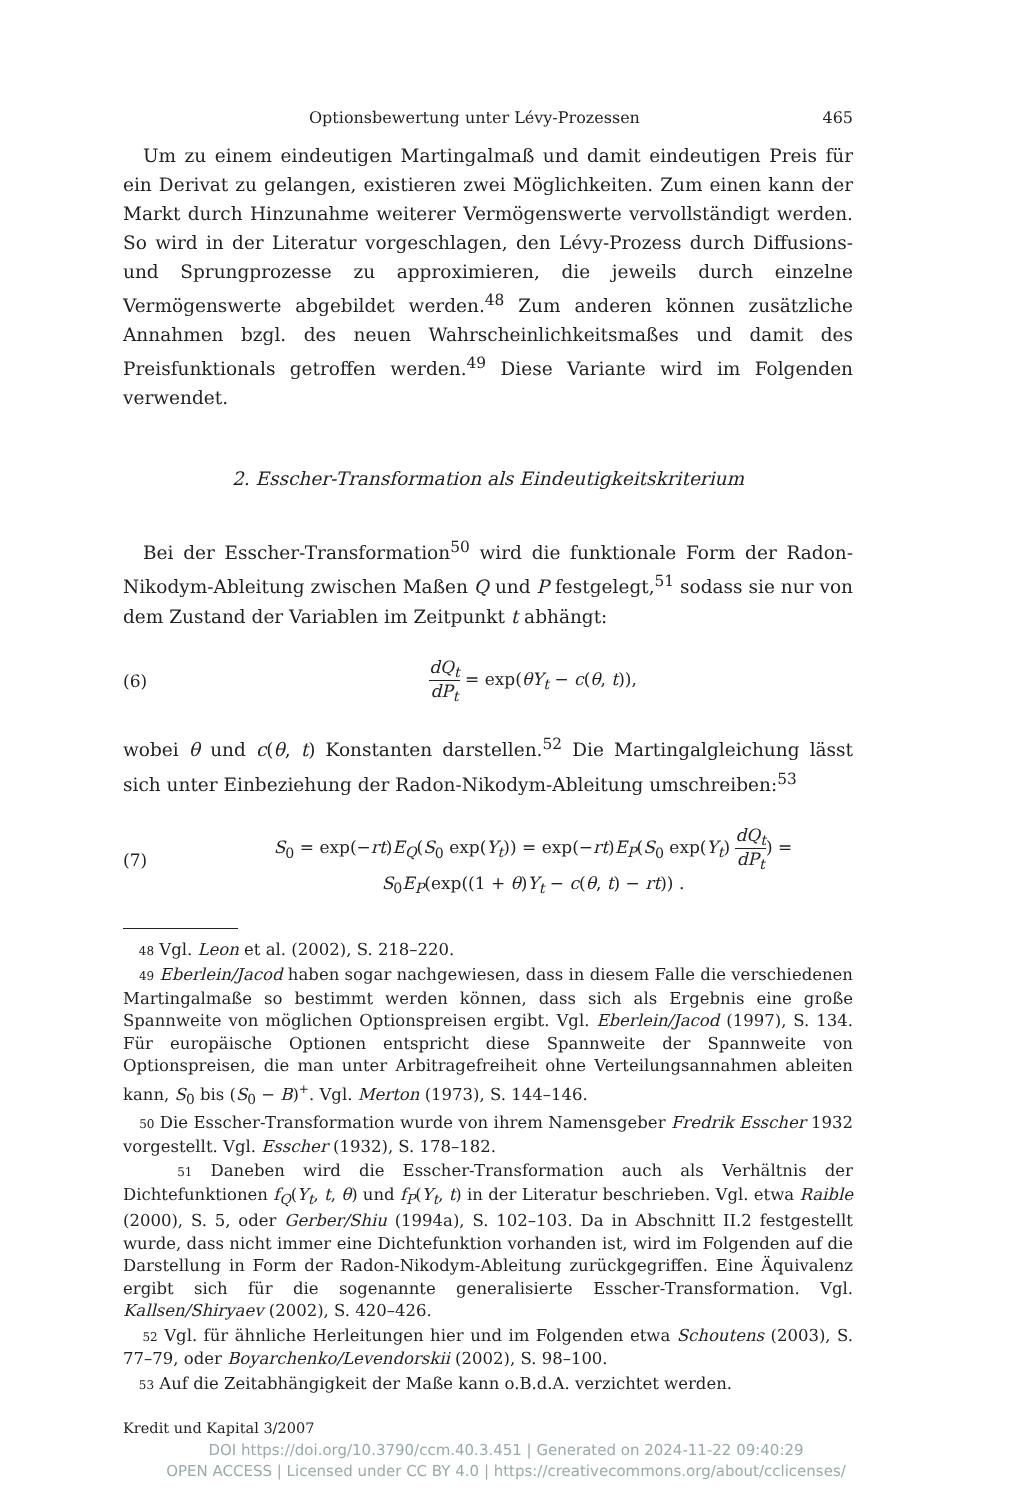Optionsbewertung unter Lévy-Prozessen 465
Um zu einem eindeutigen Martingalmaß und damit eindeutigen Preis für ein Derivat zu gelangen, existieren zwei Möglichkeiten. Zum einen kann der Markt durch Hinzunahme weiterer Vermögenswerte vervollständigt werden. So wird in der Literatur vorgeschlagen, den Lévy-Prozess durch Diffusions- und Sprungprozesse zu approximieren, die jeweils durch einzelne Vermögenswerte abgebildet werden.<sup>48</sup> Zum anderen können zusätzliche Annahmen bzgl. des neuen Wahrscheinlichkeitsmaßes und damit des Preisfunktionals getroffen werden.<sup>49</sup> Diese Variante wird im Folgenden verwendet.
2. Esscher-Transformation als Eindeutigkeitskriterium
Bei der Esscher-Transformation<sup>50</sup> wird die funktionale Form der Radon-Nikodym-Ableitung zwischen Maßen Q und P festgelegt,<sup>51</sup> sodass sie nur von dem Zustand der Variablen im Zeitpunkt t abhängt:
(6) dQ<sub>t</sub> dP<sub>t</sub> = exp(θY<sub>t</sub> − c(θ, t)),
wobei θ und c(θ, t) Konstanten darstellen.<sup>52</sup> Die Martingalgleichung lässt sich unter Einbeziehung der Radon-Nikodym-Ableitung umschreiben:<sup>53</sup>
(7) S<sub>0</sub> = exp(−rt)E<sub>Q</sub>(S<sub>0</sub> exp(Y<sub>t</sub>)) = exp(−rt)E<sub>P</sub>(S<sub>0</sub> exp(Y<sub>t</sub>) dQ<sub>t</sub> dP<sub>t</sub>) =
S<sub>0</sub>E<sub>P</sub>(exp((1 + θ)Y<sub>t</sub> − c(θ, t) − rt)) .
48 Vgl. Leon et al. (2002), S. 218–220.
49 Eberlein/Jacod haben sogar nachgewiesen, dass in diesem Falle die verschiedenen Martingalmaße so bestimmt werden können, dass sich als Ergebnis eine große Spannweite von möglichen Optionspreisen ergibt. Vgl. Eberlein/Jacod (1997), S. 134. Für europäische Optionen entspricht diese Spannweite der Spannweite von Optionspreisen, die man unter Arbitragefreiheit ohne Verteilungsannahmen ableiten kann, S<sub>0</sub> bis (S<sub>0</sub> − B)<sup>+</sup>. Vgl. Merton (1973), S. 144–146.
50 Die Esscher-Transformation wurde von ihrem Namensgeber Fredrik Esscher 1932 vorgestellt. Vgl. Esscher (1932), S. 178–182.
51 Daneben wird die Esscher-Transformation auch als Verhältnis der Dichtefunktionen f<sub>Q</sub>(Y<sub>t</sub>, t, θ) und f<sub>P</sub>(Y<sub>t</sub>, t) in der Literatur beschrieben. Vgl. etwa Raible (2000), S. 5, oder Gerber/Shiu (1994a), S. 102–103. Da in Abschnitt II.2 festgestellt wurde, dass nicht immer eine Dichtefunktion vorhanden ist, wird im Folgenden auf die Darstellung in Form der Radon-Nikodym-Ableitung zurückgegriffen. Eine Äquivalenz ergibt sich für die sogenannte generalisierte Esscher-Transformation. Vgl. Kallsen/Shiryaev (2002), S. 420–426.
52 Vgl. für ähnliche Herleitungen hier und im Folgenden etwa Schoutens (2003), S. 77–79, oder Boyarchenko/Levendorskii (2002), S. 98–100.
53 Auf die Zeitabhängigkeit der Maße kann o.B.d.A. verzichtet werden.
Kredit und Kapital 3/2007
DOI https://doi.org/10.3790/ccm.40.3.451 | Generated on 2024-11-22 09:40:29
OPEN ACCESS | Licensed under CC BY 4.0 | https://creativecommons.org/about/cclicenses/